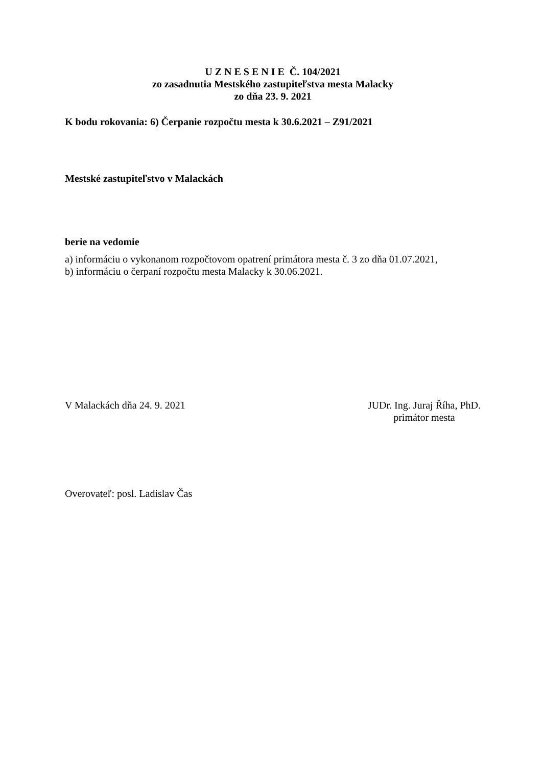U Z N E S E N I E Č. 104/2021
zo zasadnutia Mestského zastupiteľstva mesta Malacky
zo dňa 23. 9. 2021
K bodu rokovania: 6) Čerpanie rozpočtu mesta k 30.6.2021 – Z91/2021
Mestské zastupiteľstvo v Malackách
berie na vedomie
a) informáciu o vykonanom rozpočtovom opatrení primátora mesta č. 3 zo dňa 01.07.2021,
b) informáciu o čerpaní rozpočtu mesta Malacky k 30.06.2021.
V Malackách dňa 24. 9. 2021 JUDr. Ing. Juraj Říha, PhD.
primátor mesta
Overovateľ: posl. Ladislav Čas